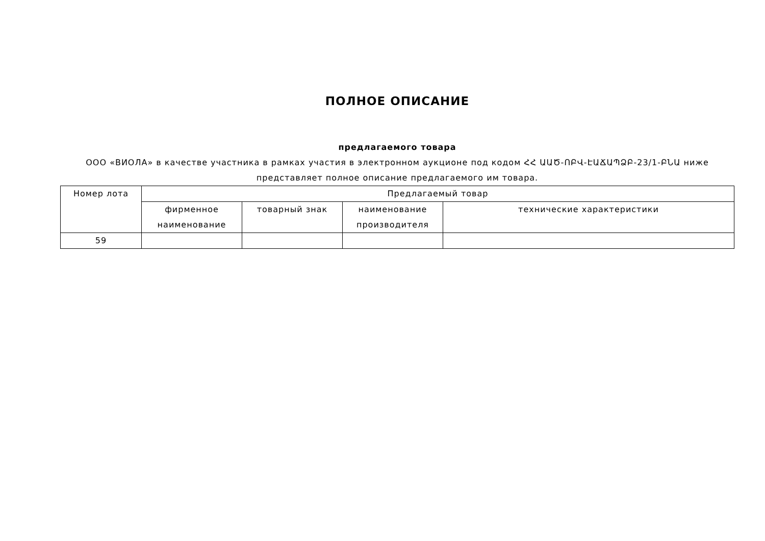ПОЛНОЕ ОПИСАНИЕ
предлагаемого товара
ООО «ВИОЛА» в качестве участника в рамках участия в электронном аукционе под кодом ՀՀ ԱԱԾ-ՈԲՎ-ԷԱՃԱՊՁԲ-23/1-ԲՆԱ ниже представляет полное описание предлагаемого им товара.
| Номер лота | Предлагаемый товар | | | |
| --- | --- | --- | --- | --- |
| | фирменное наименование | товарный знак | наименование производителя | технические характеристики |
| 59 | | | | |